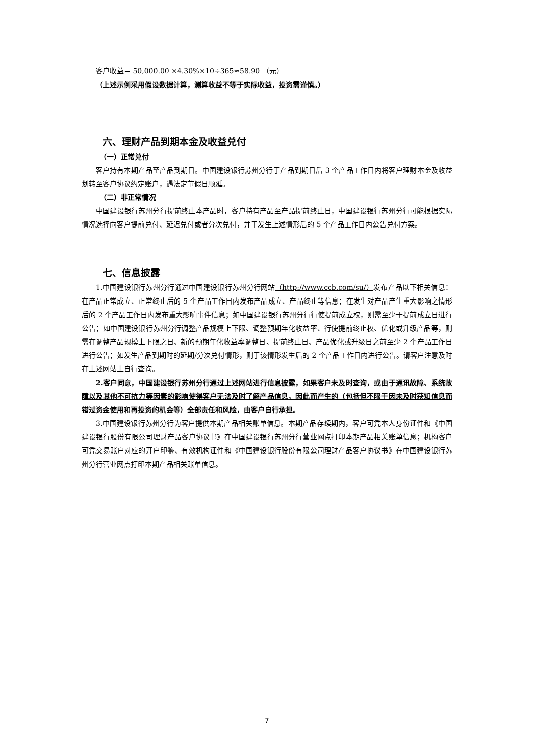客户收益＝ 50,000.00 ×4.30%×10÷365≈58.90 （元）
（上述示例采用假设数据计算，测算收益不等于实际收益，投资需谨慎。）
六、理财产品到期本金及收益兑付
（一）正常兑付
客户持有本期产品至产品到期日。中国建设银行苏州分行于产品到期日后 3 个产品工作日内将客户理财本金及收益划转至客户协议约定账户，遇法定节假日顺延。
（二）非正常情况
中国建设银行苏州分行提前终止本产品时，客户持有产品至产品提前终止日，中国建设银行苏州分行可能根据实际情况选择向客户提前兑付、延迟兑付或者分次兑付，并于发生上述情形后的 5 个产品工作日内公告兑付方案。
七、信息披露
1.中国建设银行苏州分行通过中国建设银行苏州分行网站（http://www.ccb.com/su/）发布产品以下相关信息：在产品正常成立、正常终止后的 5 个产品工作日内发布产品成立、产品终止等信息；在发生对产品产生重大影响之情形后的 2 个产品工作日内发布重大影响事件信息；如中国建设银行苏州分行行使提前成立权，则需至少于提前成立日进行公告；如中国建设银行苏州分行调整产品规模上下限、调整预期年化收益率、行使提前终止权、优化或升级产品等，则需在调整产品规模上下限之日、新的预期年化收益率调整日、提前终止日、产品优化或升级日之前至少 2 个产品工作日进行公告；如发生产品到期时的延期/分次兑付情形，则于该情形发生后的 2 个产品工作日内进行公告。请客户注意及时在上述网站上自行查询。
2.客户同意，中国建设银行苏州分行通过上述网站进行信息披露，如果客户未及时查询，或由于通讯故障、系统故障以及其他不可抗力等因素的影响使得客户无法及时了解产品信息，因此而产生的（包括但不限于因未及时获知信息而错过资金使用和再投资的机会等）全部责任和风险，由客户自行承担。
3.中国建设银行苏州分行为客户提供本期产品相关账单信息。本期产品存续期内，客户可凭本人身份证件和《中国建设银行股份有限公司理财产品客户协议书》在中国建设银行苏州分行营业网点打印本期产品相关账单信息；机构客户可凭交易账户对应的开户印鉴、有效机构证件和《中国建设银行股份有限公司理财产品客户协议书》在中国建设银行苏州分行营业网点打印本期产品相关账单信息。
7